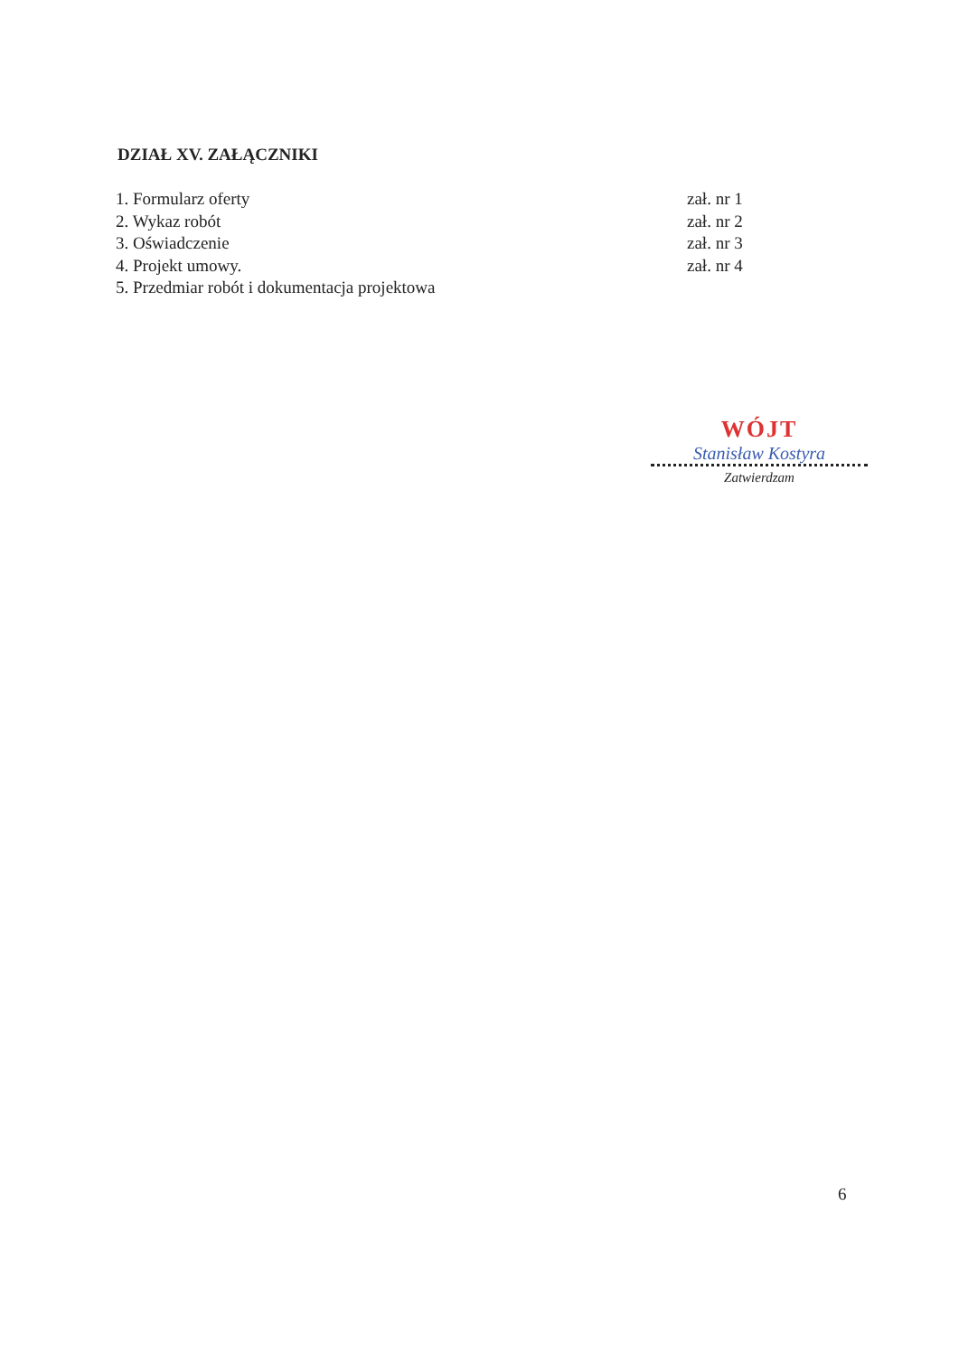DZIAŁ XV. ZAŁĄCZNIKI
1. Formularz oferty zał. nr 1
2. Wykaz robót zał. nr 2
3. Oświadczenie zał. nr 3
4. Projekt umowy. zał. nr 4
5. Przedmiar robót i dokumentacja projektowa
WÓJT
Stanisław Kostyra
Zatwierdzam
6